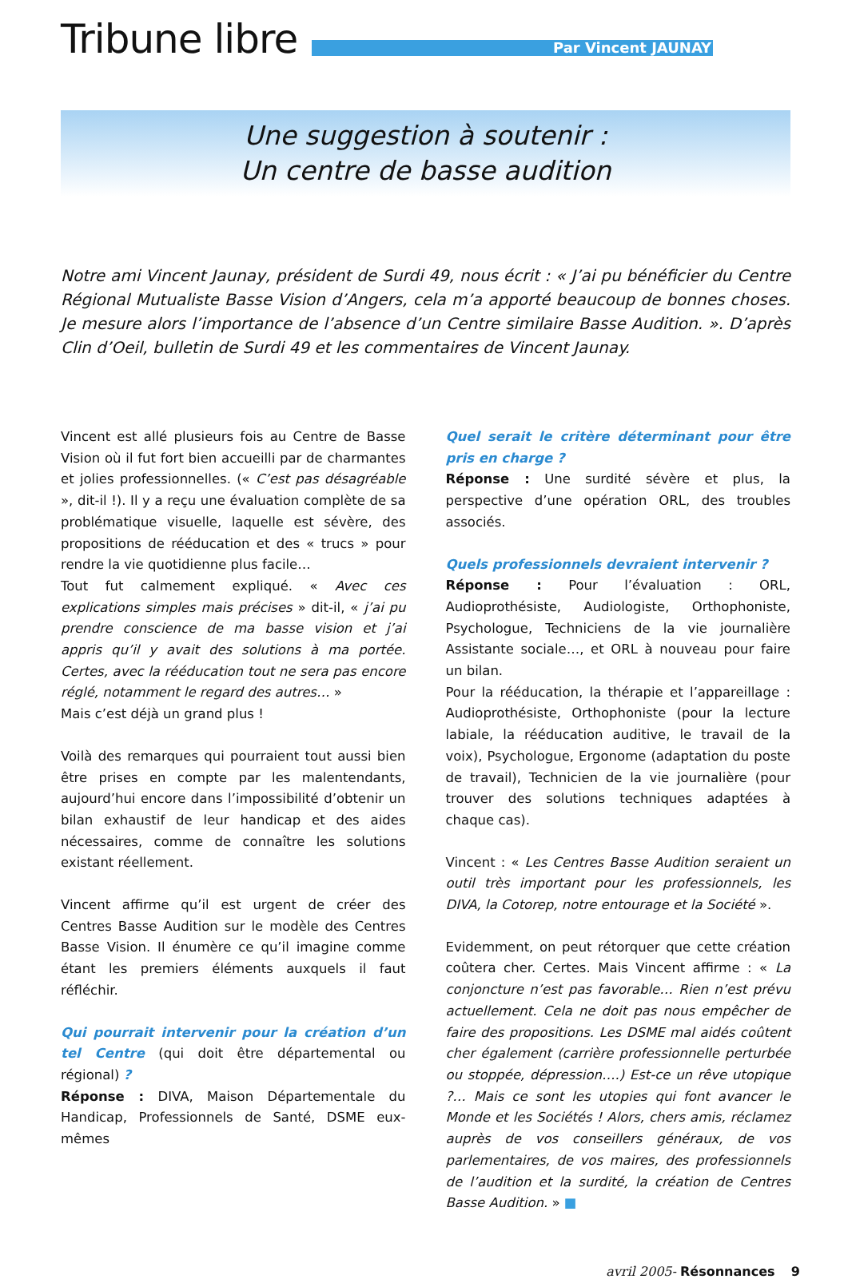Tribune libre
Par Vincent JAUNAY
Une suggestion à soutenir :
Un centre de basse audition
Notre ami Vincent Jaunay, président de Surdi 49, nous écrit : « J’ai pu bénéficier du Centre Régional Mutualiste Basse Vision d’Angers, cela m’a apporté beaucoup de bonnes choses. Je mesure alors l’importance de l’absence d’un Centre similaire Basse Audition. ». D’après Clin d’Oeil, bulletin de Surdi 49 et les commentaires de Vincent Jaunay.
Vincent est allé plusieurs fois au Centre de Basse Vision où il fut fort bien accueilli par de charmantes et jolies professionnelles. (« C’est pas désagréable », dit-il !). Il y a reçu une évaluation complète de sa problématique visuelle, laquelle est sévère, des propositions de rééducation et des « trucs » pour rendre la vie quotidienne plus facile…
Tout fut calmement expliqué. « Avec ces explications simples mais précises » dit-il, « j’ai pu prendre conscience de ma basse vision et j’ai appris qu’il y avait des solutions à ma portée. Certes, avec la rééducation tout ne sera pas encore réglé, notamment le regard des autres… »
Mais c’est déjà un grand plus !
Voilà des remarques qui pourraient tout aussi bien être prises en compte par les malentendants, aujourd’hui encore dans l’impossibilité d’obtenir un bilan exhaustif de leur handicap et des aides nécessaires, comme de connaître les solutions existant réellement.
Vincent affirme qu’il est urgent de créer des Centres Basse Audition sur le modèle des Centres Basse Vision. Il énumère ce qu’il imagine comme étant les premiers éléments auxquels il faut réfléchir.
Qui pourrait intervenir pour la création d’un tel Centre (qui doit être départemental ou régional) ?
Réponse : DIVA, Maison Départementale du Handicap, Professionnels de Santé, DSME eux-mêmes
Quel serait le critère déterminant pour être pris en charge ?
Réponse : Une surdité sévère et plus, la perspective d’une opération ORL, des troubles associés.
Quels professionnels devraient intervenir ?
Réponse : Pour l’évaluation : ORL, Audioprothésiste, Audiologiste, Orthophoniste, Psychologue, Techniciens de la vie journalière Assistante sociale…, et ORL à nouveau pour faire un bilan.
Pour la rééducation, la thérapie et l’appareillage : Audioprothésiste, Orthophoniste (pour la lecture labiale, la rééducation auditive, le travail de la voix), Psychologue, Ergonome (adaptation du poste de travail), Technicien de la vie journalière (pour trouver des solutions techniques adaptées à chaque cas).
Vincent : « Les Centres Basse Audition seraient un outil très important pour les professionnels, les DIVA, la Cotorep, notre entourage et la Société ».
Evidemment, on peut rétorquer que cette création coûtera cher. Certes. Mais Vincent affirme : « La conjoncture n’est pas favorable… Rien n’est prévu actuellement. Cela ne doit pas nous empêcher de faire des propositions. Les DSME mal aidés coûtent cher également (carrière professionnelle perturbée ou stoppée, dépression….) Est-ce un rêve utopique ?… Mais ce sont les utopies qui font avancer le Monde et les Sociétés ! Alors, chers amis, réclamez auprès de vos conseillers généraux, de vos parlementaires, de vos maires, des professionnels de l’audition et la surdité, la création de Centres Basse Audition. » ■
avril 2005- Résonnances 9